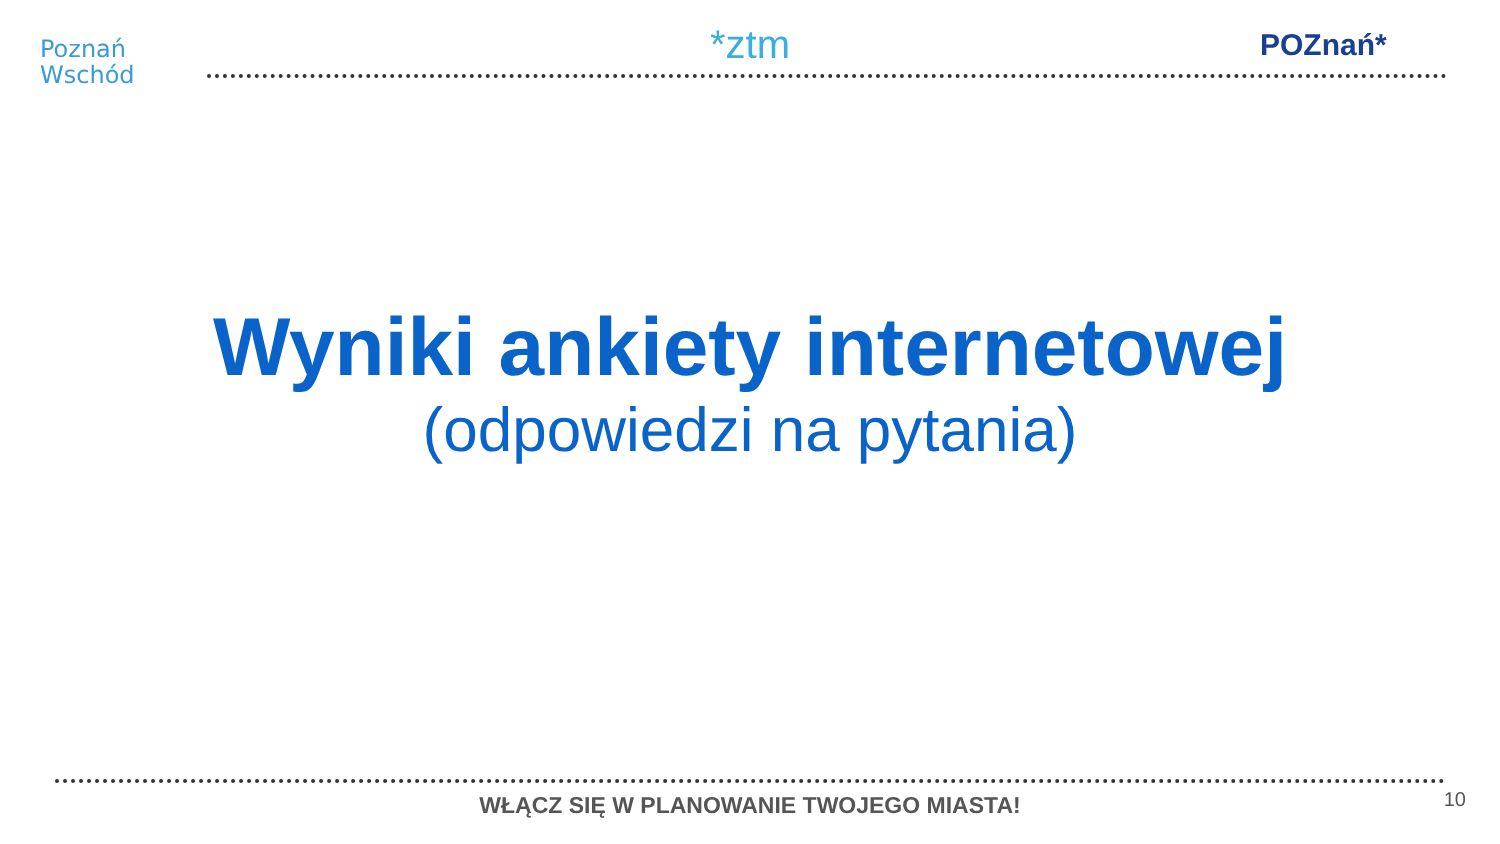Poznań
Wschód
*ztm
POZnań*
Wyniki ankiety internetowej
(odpowiedzi na pytania)
WŁĄCZ SIĘ W PLANOWANIE TWOJEGO MIASTA! 10